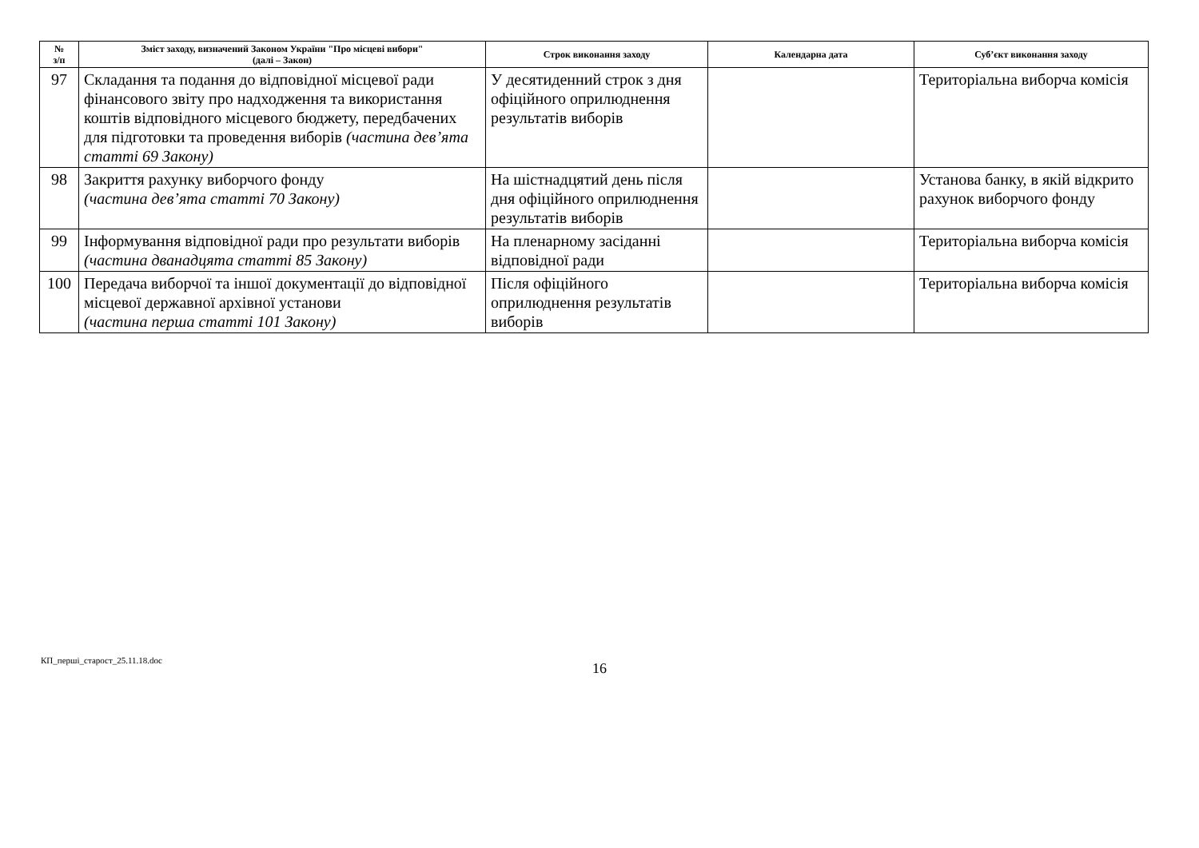| № з/п | Зміст заходу, визначений Законом України "Про місцеві вибори" (далі – Закон) | Строк виконання заходу | Календарна дата | Суб’єкт виконання заходу |
| --- | --- | --- | --- | --- |
| 97 | Складання та подання до відповідної місцевої ради фінансового звіту про надходження та використання коштів відповідного місцевого бюджету, передбачених для підготовки та проведення виборів (частина дев’ята статті 69 Закону) | У десятиденний строк з дня офіційного оприлюднення результатів виборів | | Територіальна виборча комісія |
| 98 | Закриття рахунку виборчого фонду (частина дев’ята статті 70 Закону) | На шістнадцятий день після дня офіційного оприлюднення результатів виборів | | Установа банку, в якій відкрито рахунок виборчого фонду |
| 99 | Інформування відповідної ради про результати виборів (частина дванадцята статті 85 Закону) | На пленарному засіданні відповідної ради | | Територіальна виборча комісія |
| 100 | Передача виборчої та іншої документації до відповідної місцевої державної архівної установи (частина перша статті 101 Закону) | Після офіційного оприлюднення результатів виборів | | Територіальна виборча комісія |
КП_перші_старост_25.11.18.doc
16